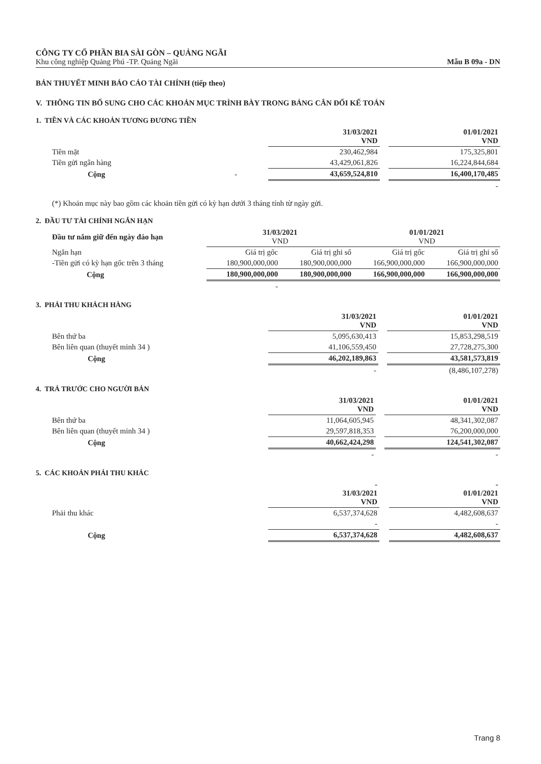CÔNG TY CỔ PHẦN BIA SÀI GÒN – QUẢNG NGÃI
Khu công nghiệp Quảng Phú -TP. Quảng Ngãi Mẫu B 09a - DN
BẢN THUYẾT MINH BÁO CÁO TÀI CHÍNH (tiếp theo)
V. THÔNG TIN BỔ SUNG CHO CÁC KHOẢN MỤC TRÌNH BÀY TRONG BẢNG CÂN ĐỐI KẾ TOÁN
1. TIỀN VÀ CÁC KHOẢN TƯƠNG ĐƯƠNG TIỀN
| | 31/03/2021 VND | | 01/01/2021 VND |
| Tiền mặt | 230,462,984 | | 175,325,801 |
| Tiền gửi ngân hàng | 43,429,061,826 | | 16,224,844,684 |
| Cộng - | 43,659,524,810 | | 16,400,170,485 |
| | | | - |
(*) Khoản mục này bao gồm các khoản tiền gửi có kỳ hạn dưới 3 tháng tính từ ngày gửi.
2. ĐẦU TƯ TÀI CHÍNH NGẮN HẠN
| Đầu tư nắm giữ đến ngày đáo hạn | 31/03/2021 VND | | 01/01/2021 VND | |
| --- | --- | --- | --- | --- |
| Ngắn hạn | Giá trị gốc | Giá trị ghi sổ | Giá trị gốc | Giá trị ghi sổ |
| -Tiền gửi có kỳ hạn gốc trên 3 tháng | 180,900,000,000 | 180,900,000,000 | 166,900,000,000 | 166,900,000,000 |
| Cộng | 180,900,000,000 | 180,900,000,000 | 166,900,000,000 | 166,900,000,000 |
| | - | | | |
3. PHẢI THU KHÁCH HÀNG
| | 31/03/2021 VND | | 01/01/2021 VND |
| Bên thứ ba | 5,095,630,413 | | 15,853,298,519 |
| Bên liên quan (thuyết minh 34 ) | 41,106,559,450 | | 27,728,275,300 |
| Cộng | 46,202,189,863 | | 43,581,573,819 |
| | - | | (8,486,107,278) |
4. TRẢ TRƯỚC CHO NGƯỜI BÁN
| | 31/03/2021 VND | | 01/01/2021 VND |
| Bên thứ ba | 11,064,605,945 | | 48,341,302,087 |
| Bên liên quan (thuyết minh 34 ) | 29,597,818,353 | | 76,200,000,000 |
| Cộng | 40,662,424,298 | | 124,541,302,087 |
| | - | | - |
5. CÁC KHOẢN PHẢI THU KHÁC
| | - 31/03/2021 VND | | - 01/01/2021 VND |
| Phải thu khác | 6,537,374,628 | | 4,482,608,637 |
| | - | | - |
| Cộng | 6,537,374,628 | | 4,482,608,637 |
Trang 8